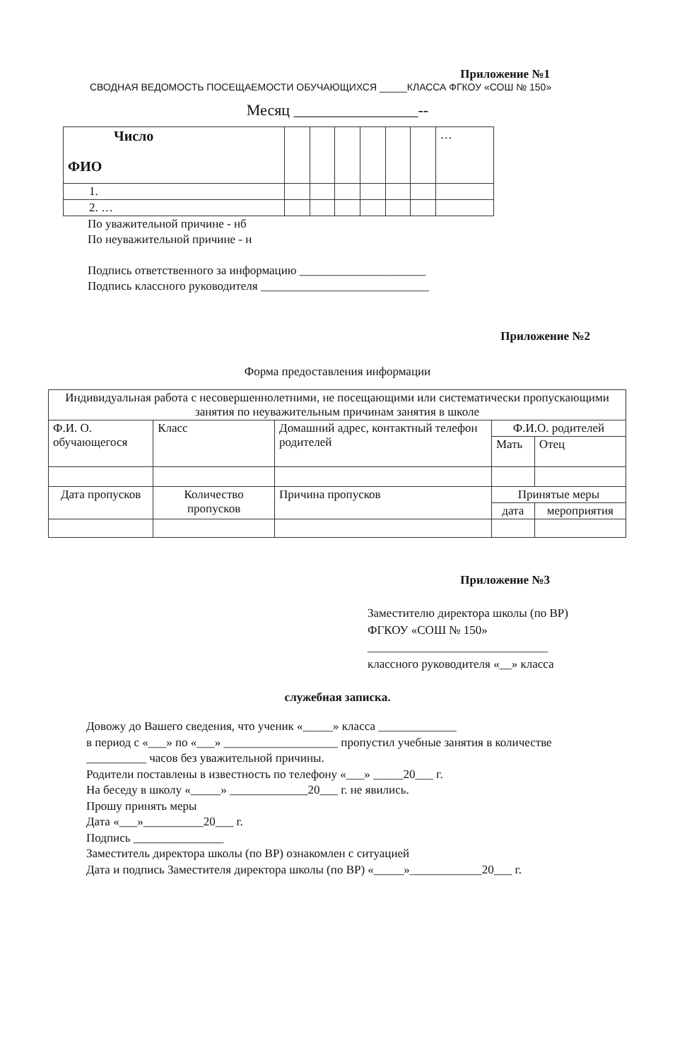Приложение №1
СВОДНАЯ ВЕДОМОСТЬ ПОСЕЩАЕМОСТИ ОБУЧАЮЩИХСЯ _____КЛАССА ФГКОУ «СОШ № 150»
Месяц ________________--
| Число ФИО | | | | | | | … |
| 1. | | | | | | | |
| 2. … | | | | | | | |
По уважительной причине - нб
По неуважительной причине - н
Подпись ответственного за информацию _____________________
Подпись классного руководителя ____________________________
Приложение №2
Форма предоставления информации
| Индивидуальная работа с несовершеннолетними, не посещающими или систематически пропускающими занятия по неуважительным причинам занятия в школе | | | | |
| Ф.И. О. обучающегося | Класс | Домашний адрес, контактный телефон родителей | Ф.И.О. родителей | |
| | | | Мать | Отец |
| Дата пропусков | Количество пропусков | Причина пропусков | Принятые меры | |
| | | | дата | мероприятия |
Приложение №3
Заместителю директора школы (по ВР)
ФГКОУ «СОШ № 150»
______________________________
классного руководителя «__» класса
служебная записка.
Довожу до Вашего сведения, что ученик «_____» класса _____________
в период с «___» по «___» ___________________ пропустил учебные занятия в количестве
__________ часов без уважительной причины.
Родители поставлены в известность по телефону «___» _____20___ г.
На беседу в школу «_____» _____________20___ г. не явились.
Прошу принять меры
Дата «___»__________20___ г.
Подпись _______________
Заместитель директора школы (по ВР) ознакомлен с ситуацией
Дата и подпись Заместителя директора школы (по ВР) «_____»____________20___ г.